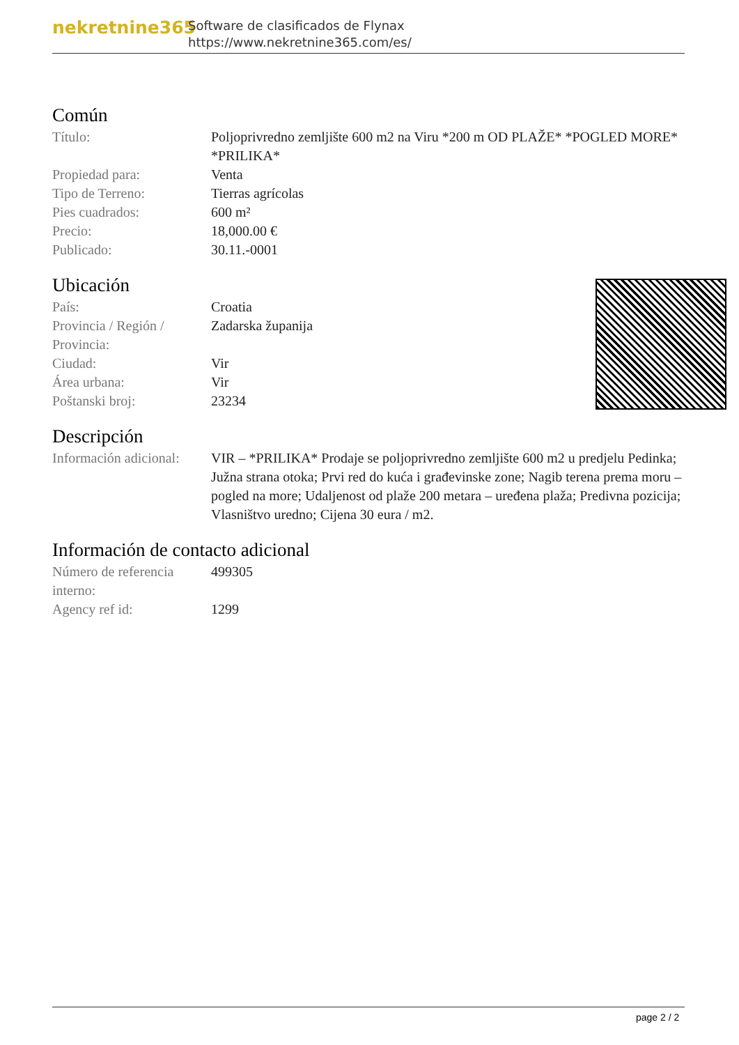nekretnine365
Software de clasificados de Flynax
https://www.nekretnine365.com/es/
Común
| Título: | Poljoprivredno zemljište 600 m2 na Viru *200 m OD PLAŽE* *POGLED MORE* *PRILIKA* |
| Propiedad para: | Venta |
| Tipo de Terreno: | Tierras agrícolas |
| Pies cuadrados: | 600 m² |
| Precio: | 18,000.00 € |
| Publicado: | 30.11.-0001 |
Ubicación
| País: | Croatia |
| Provincia / Región / Provincia: | Zadarska županija |
| Ciudad: | Vir |
| Área urbana: | Vir |
| Poštanski broj: | 23234 |
Descripción
| Información adicional: | VIR – *PRILIKA* Prodaje se poljoprivredno zemljište 600 m2 u predjelu Pedinka; Južna strana otoka; Prvi red do kuća i građevinske zone; Nagib terena prema moru – pogled na more; Udaljenost od plaže 200 metara – uređena plaža; Predivna pozicija; Vlasništvo uredno; Cijena 30 eura / m2. |
Información de contacto adicional
| Número de referencia interno: | 499305 |
| Agency ref id: | 1299 |
page 2 / 2